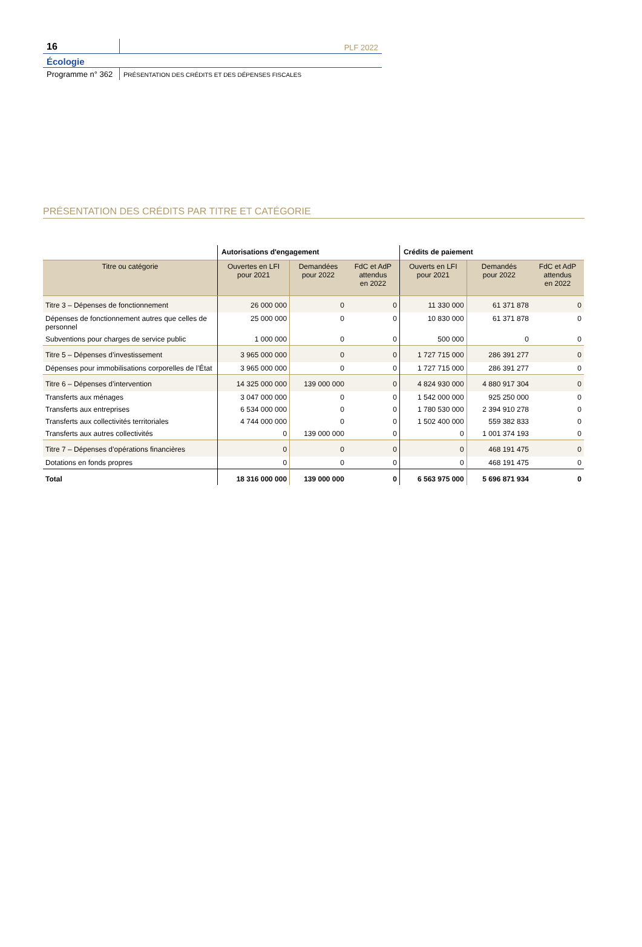16
PLF 2022
Écologie
Programme n° 362
PRÉSENTATION DES CRÉDITS ET DES DÉPENSES FISCALES
PRÉSENTATION DES CRÉDITS PAR TITRE ET CATÉGORIE
| | Autorisations d'engagement | | | Crédits de paiement | | |
| --- | --- | --- | --- | --- | --- | --- |
| Titre ou catégorie | Ouvertes en LFI pour 2021 | Demandées pour 2022 | FdC et AdP attendus en 2022 | Ouverts en LFI pour 2021 | Demandés pour 2022 | FdC et AdP attendus en 2022 |
| Titre 3 – Dépenses de fonctionnement | 26 000 000 | 0 | 0 | 11 330 000 | 61 371 878 | 0 |
| Dépenses de fonctionnement autres que celles de personnel | 25 000 000 | 0 | 0 | 10 830 000 | 61 371 878 | 0 |
| Subventions pour charges de service public | 1 000 000 | 0 | 0 | 500 000 | 0 | 0 |
| Titre 5 – Dépenses d’investissement | 3 965 000 000 | 0 | 0 | 1 727 715 000 | 286 391 277 | 0 |
| Dépenses pour immobilisations corporelles de l’État | 3 965 000 000 | 0 | 0 | 1 727 715 000 | 286 391 277 | 0 |
| Titre 6 – Dépenses d’intervention | 14 325 000 000 | 139 000 000 | 0 | 4 824 930 000 | 4 880 917 304 | 0 |
| Transferts aux ménages | 3 047 000 000 | 0 | 0 | 1 542 000 000 | 925 250 000 | 0 |
| Transferts aux entreprises | 6 534 000 000 | 0 | 0 | 1 780 530 000 | 2 394 910 278 | 0 |
| Transferts aux collectivités territoriales | 4 744 000 000 | 0 | 0 | 1 502 400 000 | 559 382 833 | 0 |
| Transferts aux autres collectivités | 0 | 139 000 000 | 0 | 0 | 1 001 374 193 | 0 |
| Titre 7 – Dépenses d’opérations financières | 0 | 0 | 0 | 0 | 468 191 475 | 0 |
| Dotations en fonds propres | 0 | 0 | 0 | 0 | 468 191 475 | 0 |
| Total | 18 316 000 000 | 139 000 000 | 0 | 6 563 975 000 | 5 696 871 934 | 0 |